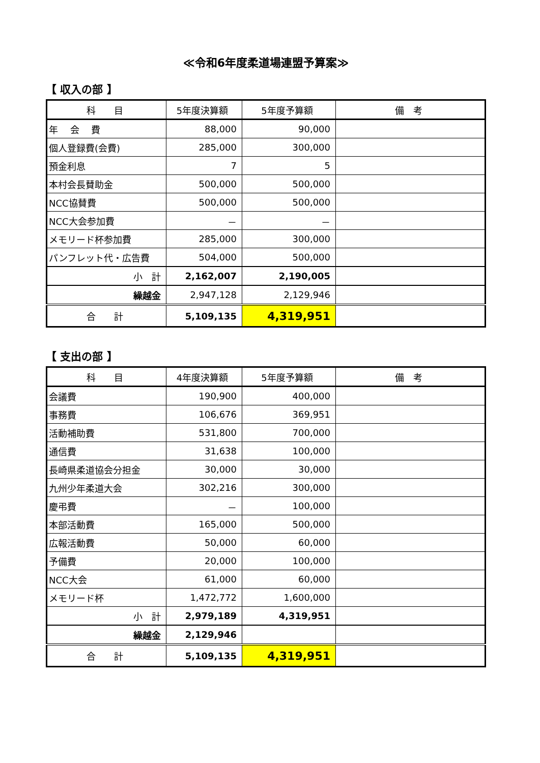≪令和6年度柔道場連盟予算案≫
【 収入の部 】
| 科 目 | 5年度決算額 | 5年度予算額 | 備 考 |
| --- | --- | --- | --- |
| 年 会 費 | 88,000 | 90,000 | |
| 個人登録費(会費) | 285,000 | 300,000 | |
| 預金利息 | 7 | 5 | |
| 本村会長賛助金 | 500,000 | 500,000 | |
| NCC協賛費 | 500,000 | 500,000 | |
| NCC大会参加費 | － | － | |
| メモリード杯参加費 | 285,000 | 300,000 | |
| パンフレット代・広告費 | 504,000 | 500,000 | |
| 小 計 | 2,162,007 | 2,190,005 | |
| 繰越金 | 2,947,128 | 2,129,946 | |
| 合 計 | 5,109,135 | 4,319,951 | |
【 支出の部 】
| 科 目 | 4年度決算額 | 5年度予算額 | 備 考 |
| --- | --- | --- | --- |
| 会議費 | 190,900 | 400,000 | |
| 事務費 | 106,676 | 369,951 | |
| 活動補助費 | 531,800 | 700,000 | |
| 通信費 | 31,638 | 100,000 | |
| 長崎県柔道協会分担金 | 30,000 | 30,000 | |
| 九州少年柔道大会 | 302,216 | 300,000 | |
| 慶弔費 | － | 100,000 | |
| 本部活動費 | 165,000 | 500,000 | |
| 広報活動費 | 50,000 | 60,000 | |
| 予備費 | 20,000 | 100,000 | |
| NCC大会 | 61,000 | 60,000 | |
| メモリード杯 | 1,472,772 | 1,600,000 | |
| 小 計 | 2,979,189 | 4,319,951 | |
| 繰越金 | 2,129,946 | | |
| 合 計 | 5,109,135 | 4,319,951 | |